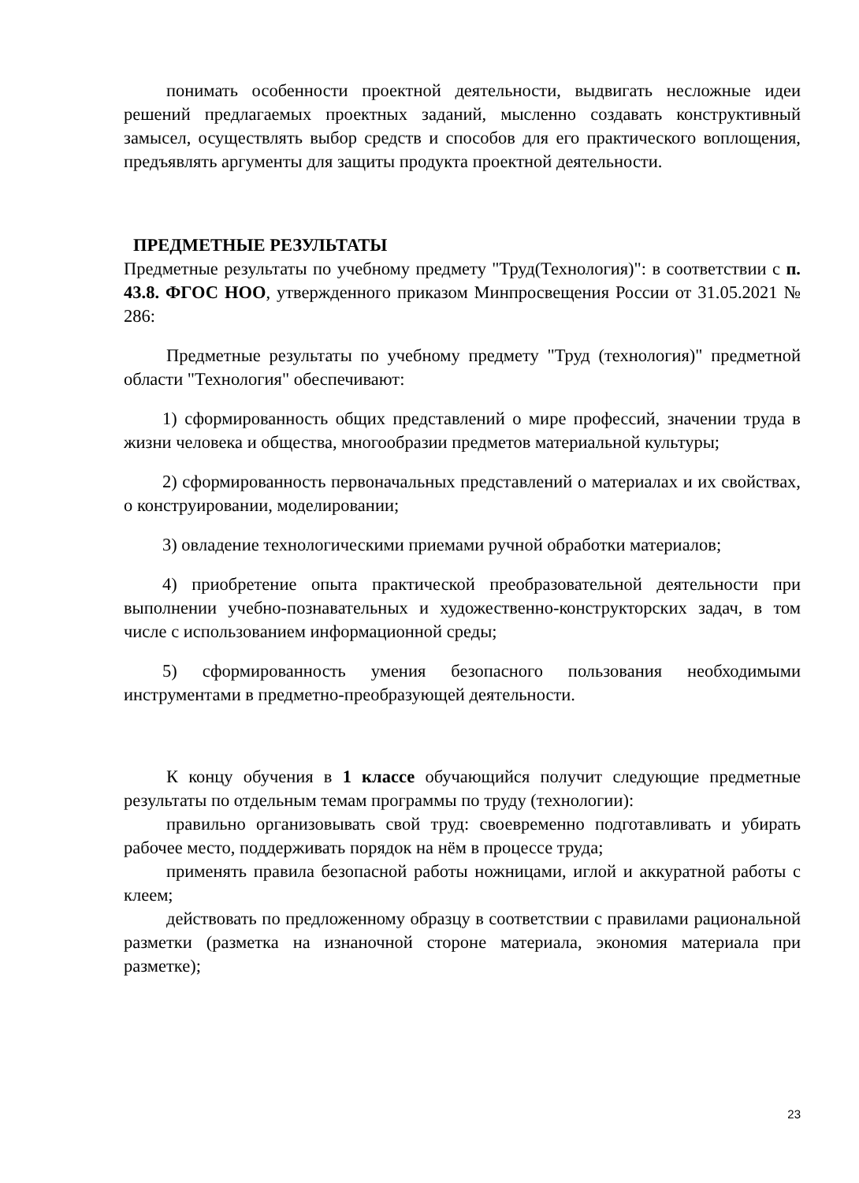понимать особенности проектной деятельности, выдвигать несложные идеи решений предлагаемых проектных заданий, мысленно создавать конструктивный замысел, осуществлять выбор средств и способов для его практического воплощения, предъявлять аргументы для защиты продукта проектной деятельности.
ПРЕДМЕТНЫЕ РЕЗУЛЬТАТЫ
Предметные результаты по учебному предмету "Труд(Технология)": в соответствии с п. 43.8. ФГОС НОО, утвержденного приказом Минпросвещения России от 31.05.2021 № 286:
Предметные результаты по учебному предмету "Труд (технология)" предметной области "Технология" обеспечивают:
1) сформированность общих представлений о мире профессий, значении труда в жизни человека и общества, многообразии предметов материальной культуры;
2) сформированность первоначальных представлений о материалах и их свойствах, о конструировании, моделировании;
3) овладение технологическими приемами ручной обработки материалов;
4) приобретение опыта практической преобразовательной деятельности при выполнении учебно-познавательных и художественно-конструкторских задач, в том числе с использованием информационной среды;
5) сформированность умения безопасного пользования необходимыми инструментами в предметно-преобразующей деятельности.
К концу обучения в 1 классе обучающийся получит следующие предметные результаты по отдельным темам программы по труду (технологии):
правильно организовывать свой труд: своевременно подготавливать и убирать рабочее место, поддерживать порядок на нём в процессе труда;
применять правила безопасной работы ножницами, иглой и аккуратной работы с клеем;
действовать по предложенному образцу в соответствии с правилами рациональной разметки (разметка на изнаночной стороне материала, экономия материала при разметке);
23